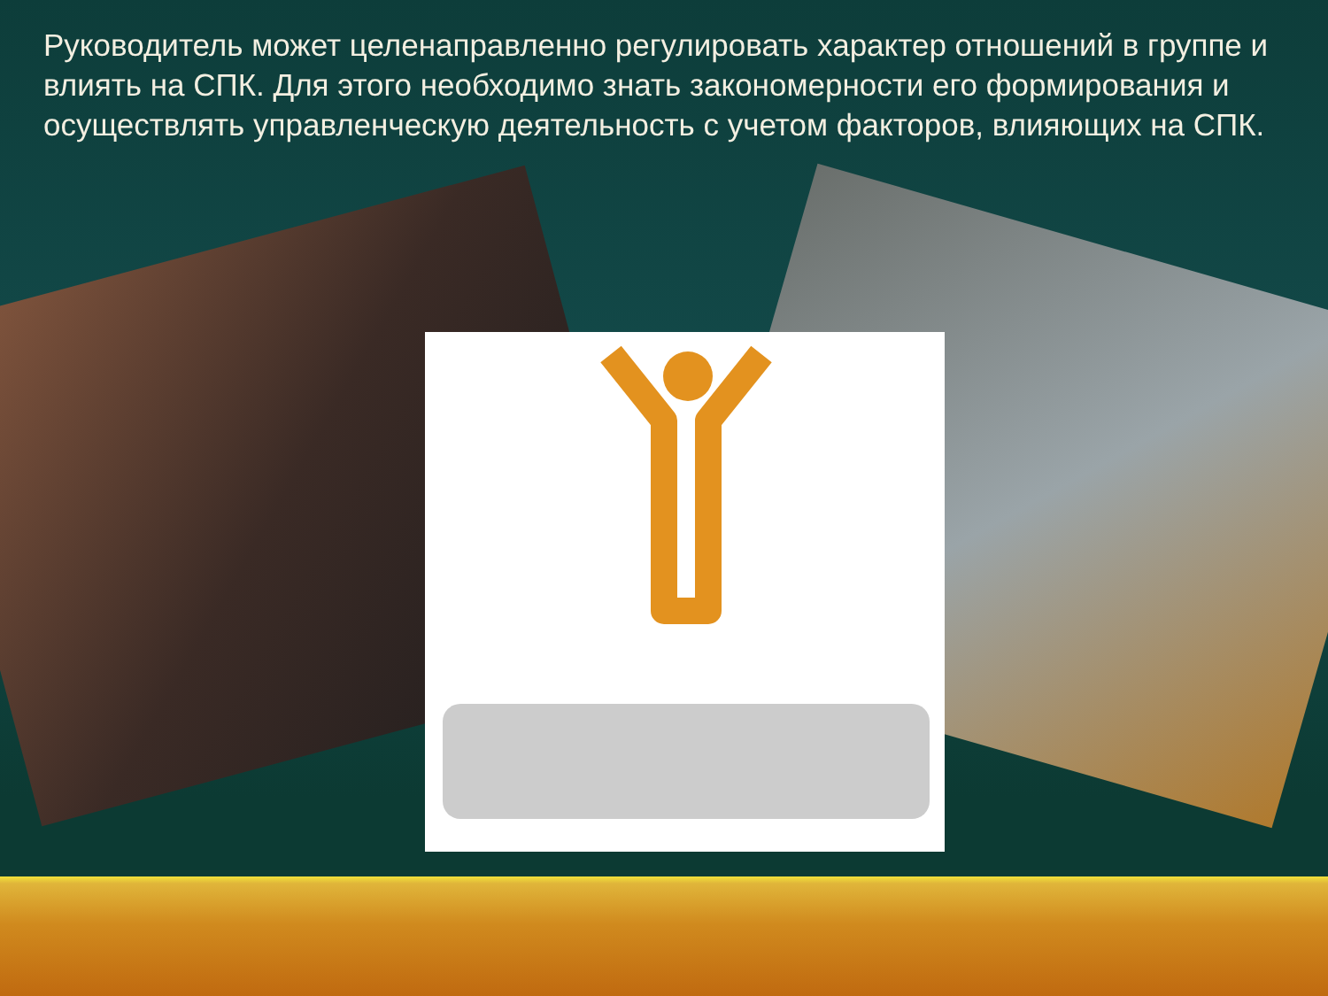Руководитель может целенаправленно регулировать характер отношений в группе и влиять на СПК. Для этого необходимо знать закономерности его формирования и осуществлять управленческую деятельность с учетом факторов, влияющих на СПК.